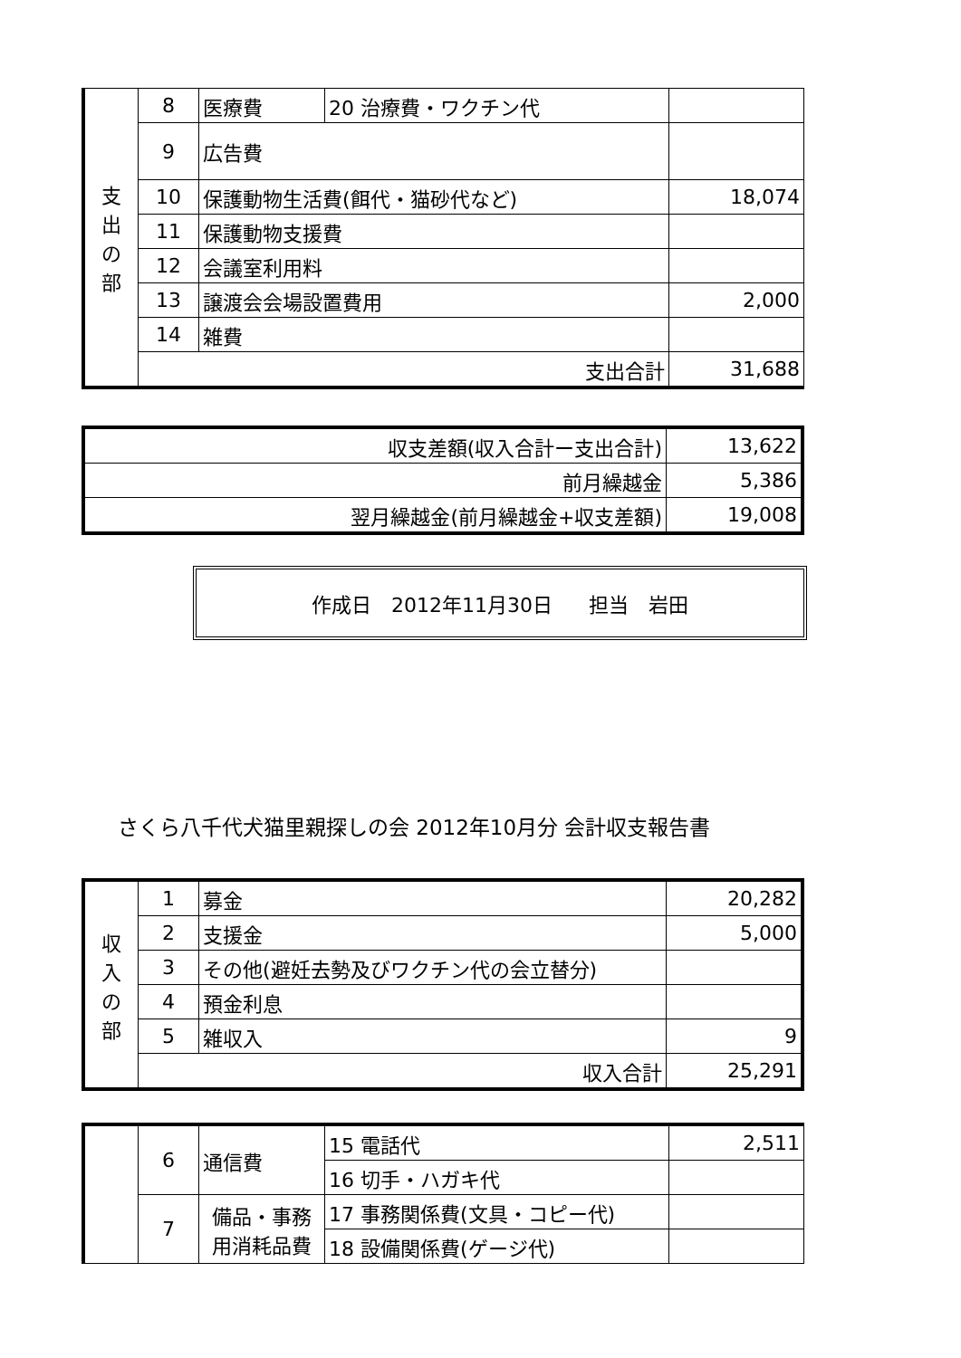| 支 出 の 部 | 8 | 医療費 | 20 治療費・ワクチン代 | |
| | 9 | 広告費 | | |
| | 10 | 保護動物生活費(餌代・猫砂代など) | | 18,074 |
| | 11 | 保護動物支援費 | | |
| | 12 | 会議室利用料 | | |
| | 13 | 譲渡会会場設置費用 | | 2,000 |
| | 14 | 雑費 | | |
| | 支出合計 | | | 31,688 |
| 収支差額(収入合計ー支出合計) | 13,622 |
| 前月繰越金 | 5,386 |
| 翌月繰越金(前月繰越金+収支差額) | 19,008 |
作成日　2012年11月30日 担当　岩田
さくら八千代犬猫里親探しの会 2012年10月分 会計収支報告書
| 収 入 の 部 | 1 | 募金 | 20,282 |
| | 2 | 支援金 | 5,000 |
| | 3 | その他(避妊去勢及びワクチン代の会立替分) | |
| | 4 | 預金利息 | |
| | 5 | 雑収入 | 9 |
| | 収入合計 | | 25,291 |
| | 6 | 通信費 | 15 電話代 | 2,511 |
| | | | 16 切手・ハガキ代 | |
| | 7 | 備品・事務用消耗品費 | 17 事務関係費(文具・コピー代) | |
| | | | 18 設備関係費(ゲージ代) | |